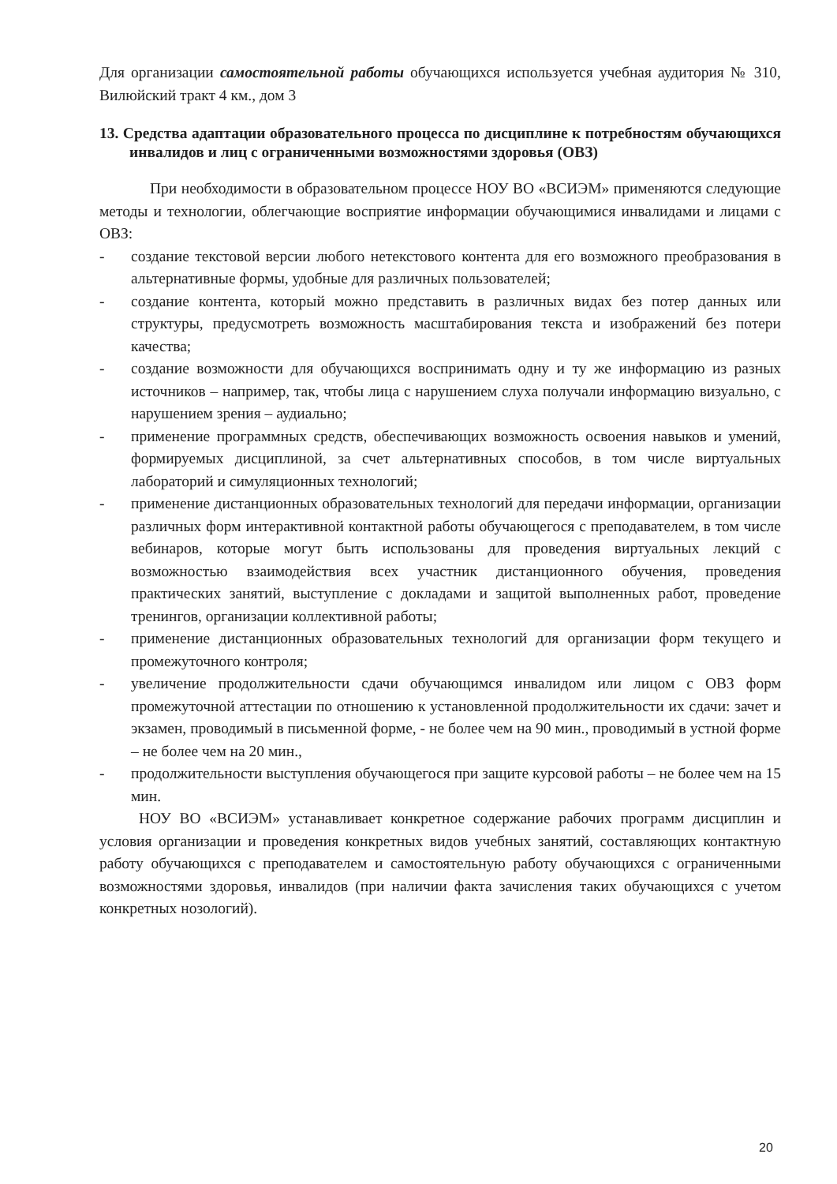Для организации самостоятельной работы обучающихся используется учебная аудитория № 310, Вилюйский тракт 4 км., дом 3
13. Средства адаптации образовательного процесса по дисциплине к потребностям обучающихся инвалидов и лиц с ограниченными возможностями здоровья (ОВЗ)
При необходимости в образовательном процессе НОУ ВО «ВСИЭМ» применяются следующие методы и технологии, облегчающие восприятие информации обучающимися инвалидами и лицами с ОВЗ:
- создание текстовой версии любого нетекстового контента для его возможного преобразования в альтернативные формы, удобные для различных пользователей;
- создание контента, который можно представить в различных видах без потер данных или структуры, предусмотреть возможность масштабирования текста и изображений без потери качества;
- создание возможности для обучающихся воспринимать одну и ту же информацию из разных источников – например, так, чтобы лица с нарушением слуха получали информацию визуально, с нарушением зрения – аудиально;
- применение программных средств, обеспечивающих возможность освоения навыков и умений, формируемых дисциплиной, за счет альтернативных способов, в том числе виртуальных лабораторий и симуляционных технологий;
- применение дистанционных образовательных технологий для передачи информации, организации различных форм интерактивной контактной работы обучающегося с преподавателем, в том числе вебинаров, которые могут быть использованы для проведения виртуальных лекций с возможностью взаимодействия всех участник дистанционного обучения, проведения практических занятий, выступление с докладами и защитой выполненных работ, проведение тренингов, организации коллективной работы;
- применение дистанционных образовательных технологий для организации форм текущего и промежуточного контроля;
- увеличение продолжительности сдачи обучающимся инвалидом или лицом с ОВЗ форм промежуточной аттестации по отношению к установленной продолжительности их сдачи: зачет и экзамен, проводимый в письменной форме, - не более чем на 90 мин., проводимый в устной форме – не более чем на 20 мин.,
- продолжительности выступления обучающегося при защите курсовой работы – не более чем на 15 мин.
НОУ ВО «ВСИЭМ» устанавливает конкретное содержание рабочих программ дисциплин и условия организации и проведения конкретных видов учебных занятий, составляющих контактную работу обучающихся с преподавателем и самостоятельную работу обучающихся с ограниченными возможностями здоровья, инвалидов (при наличии факта зачисления таких обучающихся с учетом конкретных нозологий).
20